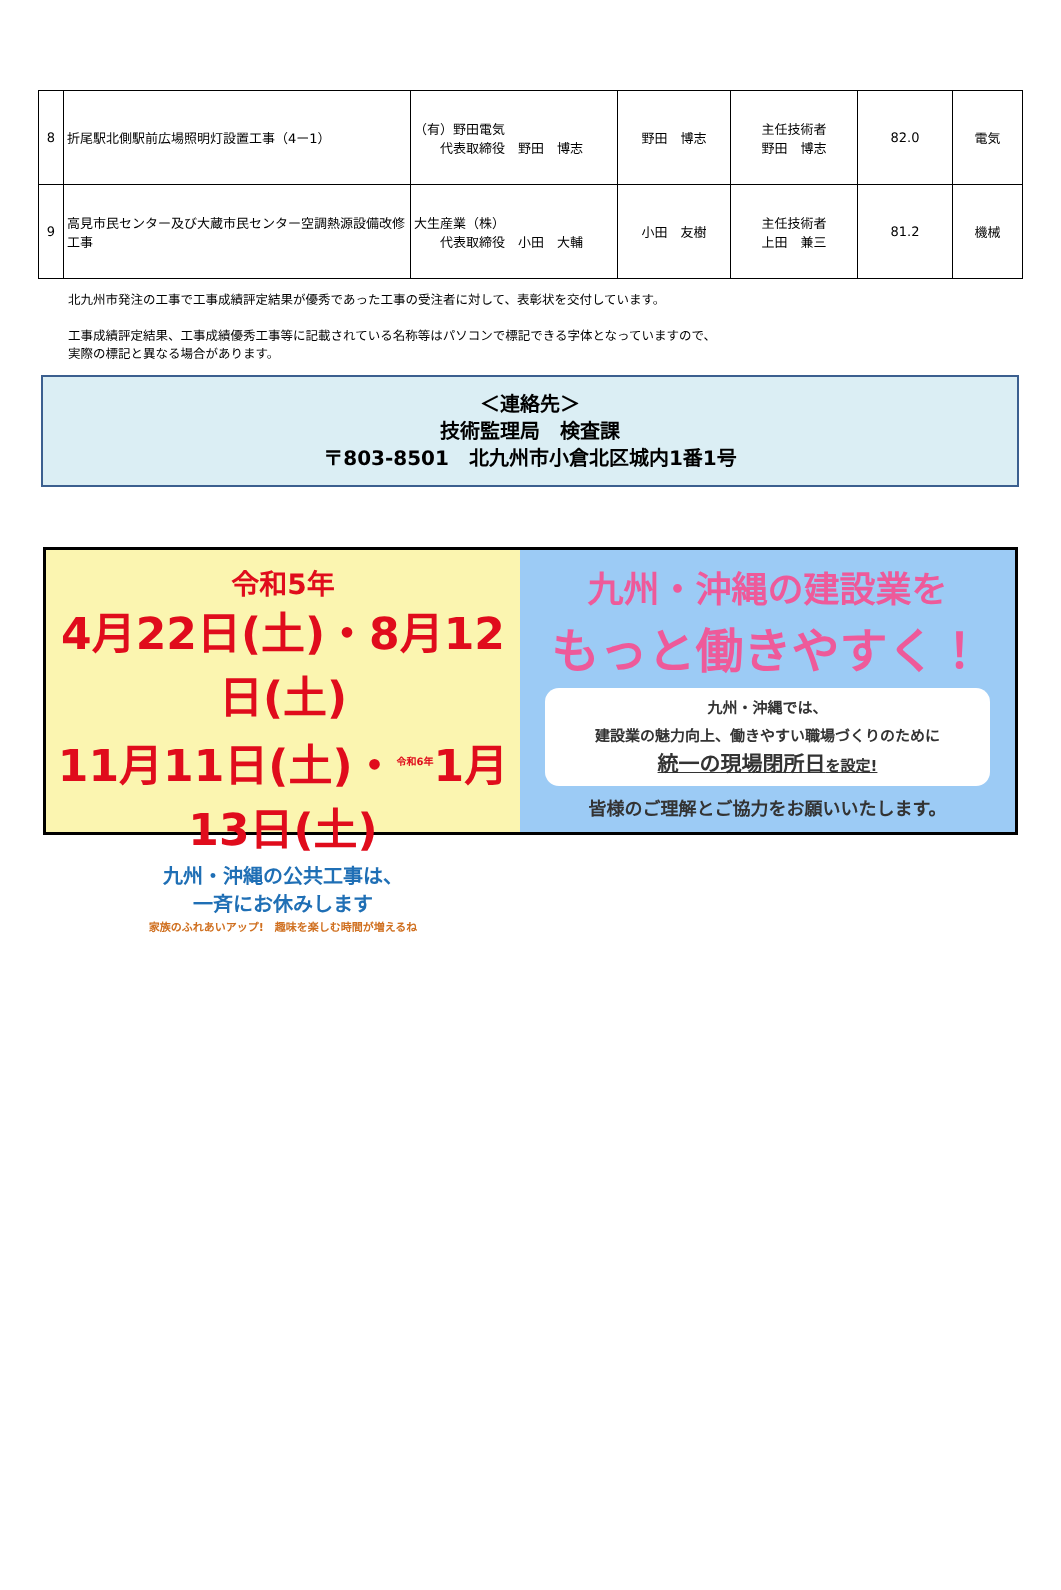| 8 | 折尾駅北側駅前広場照明灯設置工事（4ー1） | （有）野田電気 代表取締役 野田 博志 | 野田 博志 | 主任技術者 野田 博志 | 82.0 | 電気 |
| 9 | 高見市民センター及び大蔵市民センター空調熱源設備改修工事 | 大生産業（株） 代表取締役 小田 大輔 | 小田 友樹 | 主任技術者 上田 兼三 | 81.2 | 機械 |
北九州市発注の工事で工事成績評定結果が優秀であった工事の受注者に対して、表彰状を交付しています。
工事成績評定結果、工事成績優秀工事等に記載されている名称等はパソコンで標記できる字体となっていますので、
実際の標記と異なる場合があります。
＜連絡先＞
技術監理局　検査課
〒803-8501　北九州市小倉北区城内1番1号
令和5年
4月22日(土)・8月12日(土)
11月11日(土)・<sup>令和6年</sup>1月13日(土)
九州・沖縄の公共工事は、
一斉にお休みします
家族のふれあいアップ!　趣味を楽しむ時間が増えるね
九州・沖縄の建設業を
もっと働きやすく！
九州・沖縄では、
建設業の魅力向上、働きやすい職場づくりのために
統一の現場閉所日を設定!
皆様のご理解とご協力をお願いいたします。